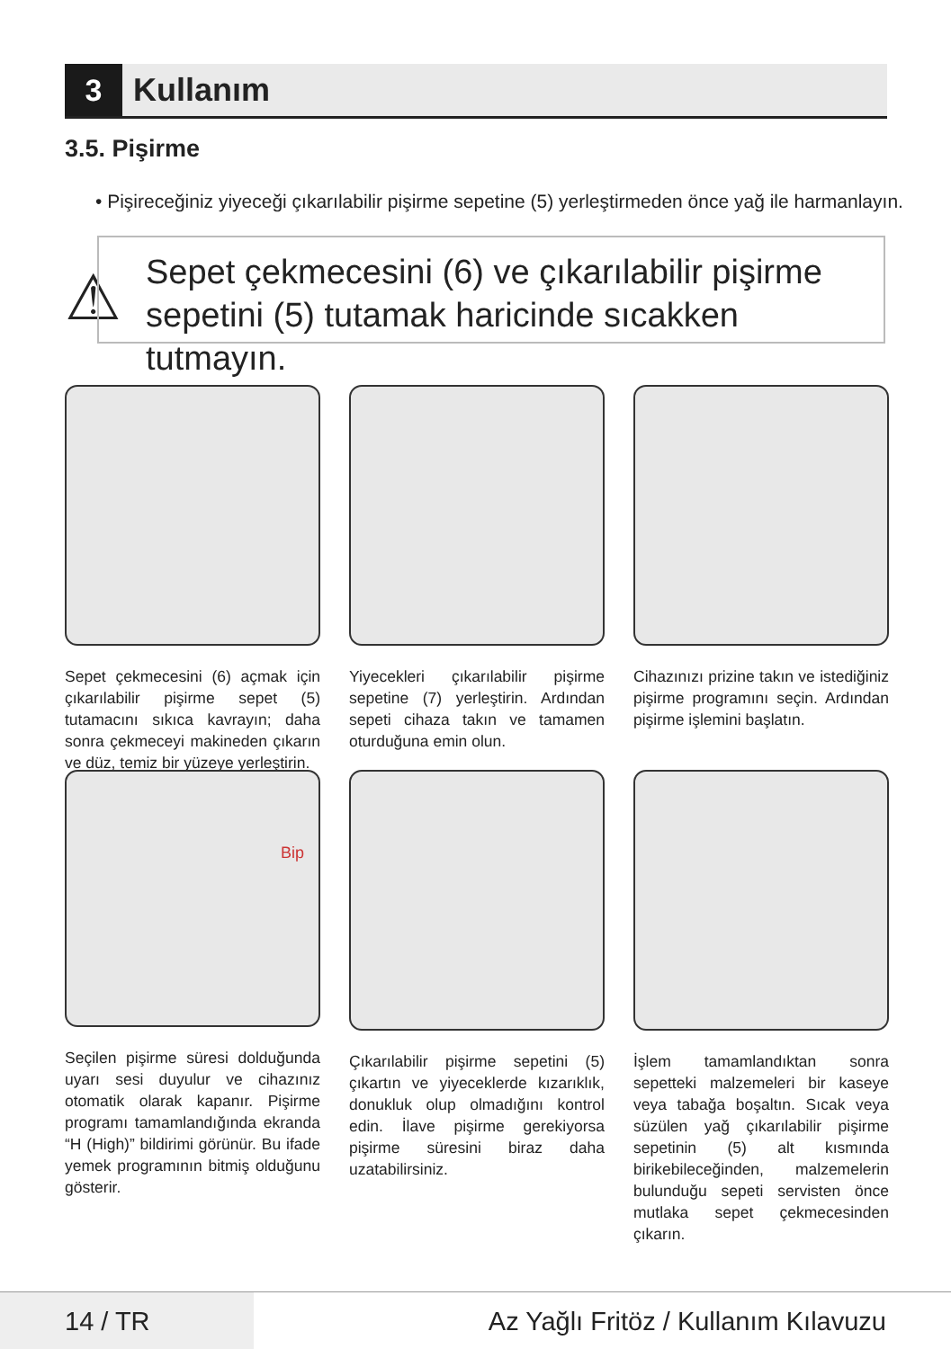3 Kullanım
3.5. Pişirme
• Pişireceğiniz yiyeceği çıkarılabilir pişirme sepetine (5) yerleştirmeden önce yağ ile harmanlayın.
⚠
Sepet çekmecesini (6) ve çıkarılabilir pişirme sepetini (5) tutamak haricinde sıcakken tutmayın.
Sepet çekmecesini (6) açmak için çıkarılabilir pişirme sepet (5) tutamacını sıkıca kavrayın; daha sonra çekmeceyi makineden çıkarın ve düz, temiz bir yüzeye yerleştirin.
Yiyecekleri çıkarılabilir pişirme sepetine (7) yerleştirin. Ardından sepeti cihaza takın ve tamamen oturduğuna emin olun.
Cihazınızı prizine takın ve istediğiniz pişirme programını seçin. Ardından pişirme işlemini başlatın.
Bip
Seçilen pişirme süresi dolduğunda uyarı sesi duyulur ve cihazınız otomatik olarak kapanır. Pişirme programı tamamlandığında ekranda “H (High)” bildirimi görünür. Bu ifade yemek programının bitmiş olduğunu gösterir.
Çıkarılabilir pişirme sepetini (5) çıkartın ve yiyeceklerde kızarıklık, donukluk olup olmadığını kontrol edin. İlave pişirme gerekiyorsa pişirme süresini biraz daha uzatabilirsiniz.
İşlem tamamlandıktan sonra sepetteki malzemeleri bir kaseye veya tabağa boşaltın. Sıcak veya süzülen yağ çıkarılabilir pişirme sepetinin (5) alt kısmında birikebileceğinden, malzemelerin bulunduğu sepeti servisten önce mutlaka sepet çekmecesinden çıkarın.
14 / TR Az Yağlı Fritöz / Kullanım Kılavuzu